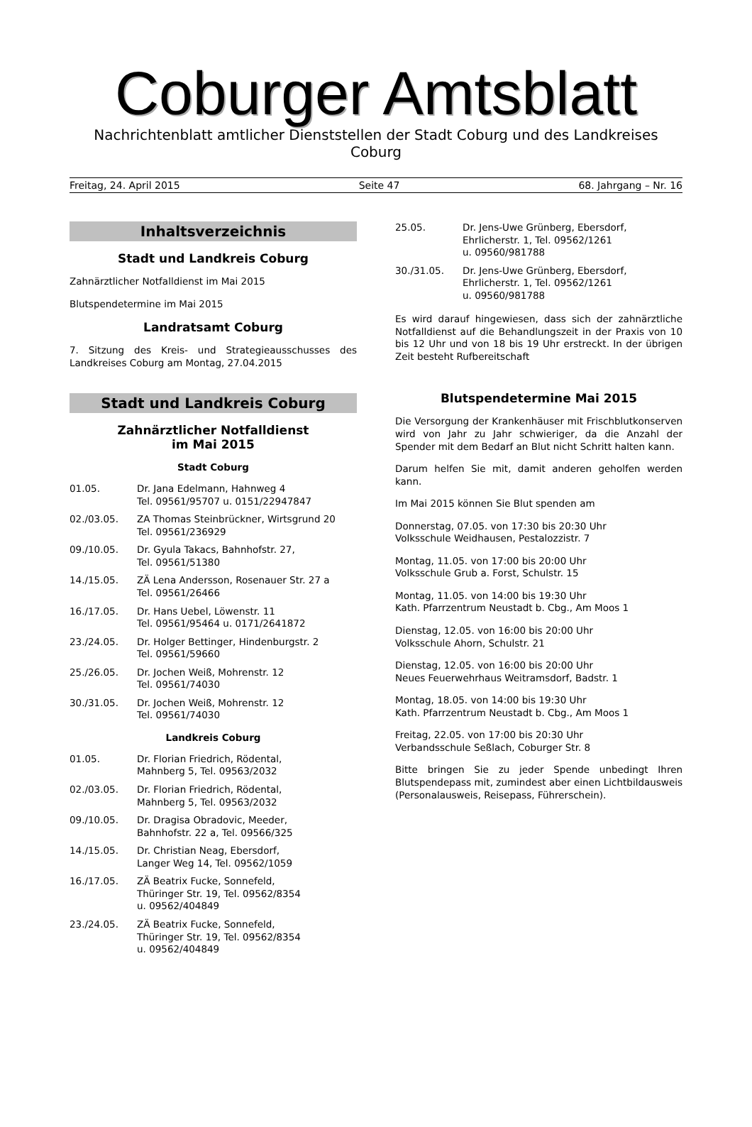Coburger Amtsblatt
Nachrichtenblatt amtlicher Dienststellen der Stadt Coburg und des Landkreises Coburg
Freitag, 24. April 2015 Seite 47 68. Jahrgang – Nr. 16
Inhaltsverzeichnis
Stadt und Landkreis Coburg
Zahnärztlicher Notfalldienst im Mai 2015
Blutspendetermine im Mai 2015
Landratsamt Coburg
7. Sitzung des Kreis- und Strategieausschusses des Landkreises Coburg am Montag, 27.04.2015
Stadt und Landkreis Coburg
Zahnärztlicher Notfalldienst
im Mai 2015
Stadt Coburg
01.05. Dr. Jana Edelmann, Hahnweg 4
Tel. 09561/95707 u. 0151/22947847
02./03.05. ZA Thomas Steinbrückner, Wirtsgrund 20
Tel. 09561/236929
09./10.05. Dr. Gyula Takacs, Bahnhofstr. 27,
Tel. 09561/51380
14./15.05. ZÄ Lena Andersson, Rosenauer Str. 27 a
Tel. 09561/26466
16./17.05. Dr. Hans Uebel, Löwenstr. 11
Tel. 09561/95464 u. 0171/2641872
23./24.05. Dr. Holger Bettinger, Hindenburgstr. 2
Tel. 09561/59660
25./26.05. Dr. Jochen Weiß, Mohrenstr. 12
Tel. 09561/74030
30./31.05. Dr. Jochen Weiß, Mohrenstr. 12
Tel. 09561/74030
Landkreis Coburg
01.05. Dr. Florian Friedrich, Rödental,
Mahnberg 5, Tel. 09563/2032
02./03.05. Dr. Florian Friedrich, Rödental,
Mahnberg 5, Tel. 09563/2032
09./10.05. Dr. Dragisa Obradovic, Meeder,
Bahnhofstr. 22 a, Tel. 09566/325
14./15.05. Dr. Christian Neag, Ebersdorf,
Langer Weg 14, Tel. 09562/1059
16./17.05. ZÄ Beatrix Fucke, Sonnefeld,
Thüringer Str. 19, Tel. 09562/8354
u. 09562/404849
23./24.05. ZÄ Beatrix Fucke, Sonnefeld,
Thüringer Str. 19, Tel. 09562/8354
u. 09562/404849
25.05. Dr. Jens-Uwe Grünberg, Ebersdorf,
Ehrlicherstr. 1, Tel. 09562/1261
u. 09560/981788
30./31.05. Dr. Jens-Uwe Grünberg, Ebersdorf,
Ehrlicherstr. 1, Tel. 09562/1261
u. 09560/981788
Es wird darauf hingewiesen, dass sich der zahnärztliche Notfalldienst auf die Behandlungszeit in der Praxis von 10 bis 12 Uhr und von 18 bis 19 Uhr erstreckt. In der übrigen Zeit besteht Rufbereitschaft
Blutspendetermine Mai 2015
Die Versorgung der Krankenhäuser mit Frischblutkonserven wird von Jahr zu Jahr schwieriger, da die Anzahl der Spender mit dem Bedarf an Blut nicht Schritt halten kann.
Darum helfen Sie mit, damit anderen geholfen werden kann.
Im Mai 2015 können Sie Blut spenden am
Donnerstag, 07.05. von 17:30 bis 20:30 Uhr
Volksschule Weidhausen, Pestalozzistr. 7
Montag, 11.05. von 17:00 bis 20:00 Uhr
Volksschule Grub a. Forst, Schulstr. 15
Montag, 11.05. von 14:00 bis 19:30 Uhr
Kath. Pfarrzentrum Neustadt b. Cbg., Am Moos 1
Dienstag, 12.05. von 16:00 bis 20:00 Uhr
Volksschule Ahorn, Schulstr. 21
Dienstag, 12.05. von 16:00 bis 20:00 Uhr
Neues Feuerwehrhaus Weitramsdorf, Badstr. 1
Montag, 18.05. von 14:00 bis 19:30 Uhr
Kath. Pfarrzentrum Neustadt b. Cbg., Am Moos 1
Freitag, 22.05. von 17:00 bis 20:30 Uhr
Verbandsschule Seßlach, Coburger Str. 8
Bitte bringen Sie zu jeder Spende unbedingt Ihren Blutspendepass mit, zumindest aber einen Lichtbildausweis (Personalausweis, Reisepass, Führerschein).